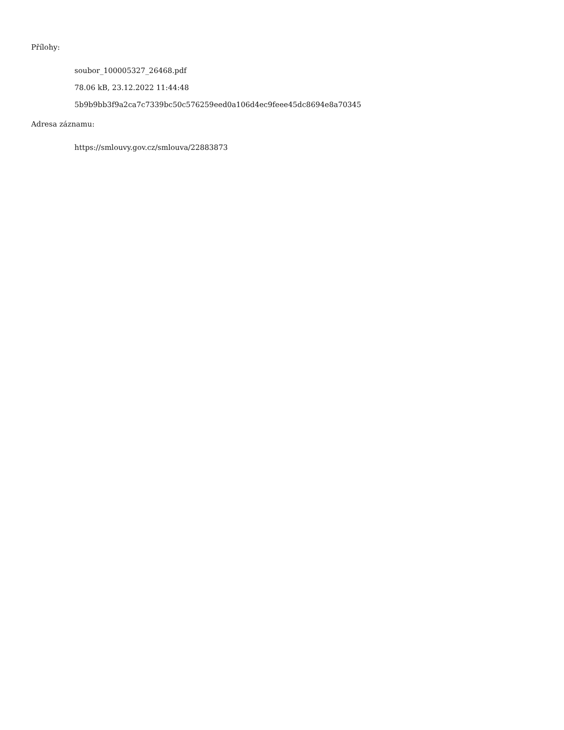Přílohy:
soubor_100005327_26468.pdf
78.06 kB, 23.12.2022 11:44:48
5b9b9bb3f9a2ca7c7339bc50c576259eed0a106d4ec9feee45dc8694e8a70345
Adresa záznamu:
https://smlouvy.gov.cz/smlouva/22883873